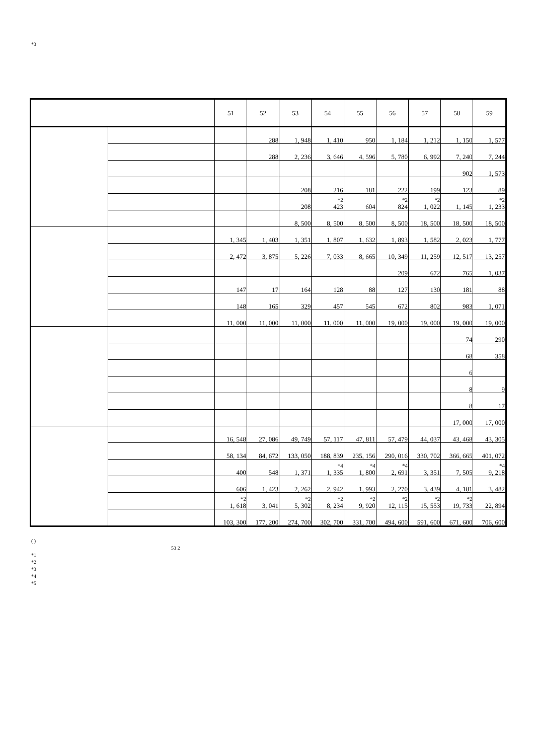*3
| | | 51 | 52 | 53 | 54 | 55 | 56 | 57 | 58 | 59 |
| --- | --- | --- | --- | --- | --- | --- | --- | --- | --- | --- |
| | | | 288 | 1, 948 | 1, 410 | 950 | 1, 184 | 1, 212 | 1, 150 | 1, 577 |
| | | | 288 | 2, 236 | 3, 646 | 4, 596 | 5, 780 | 6, 992 | 7, 240 | 7, 244 |
| | | | | | | | | | 902 | 1, 573 |
| | | | | 208 | 216 | 181 | 222 | 199 | 123 | 89 |
| | | | | 208 | *2 423 | 604 | *2 824 | *2 1, 022 | 1, 145 | *2 1, 233 |
| | | | | 8, 500 | 8, 500 | 8, 500 | 8, 500 | 18, 500 | 18, 500 | 18, 500 |
| | | 1, 345 | 1, 403 | 1, 351 | 1, 807 | 1, 632 | 1, 893 | 1, 582 | 2, 023 | 1, 777 |
| | | 2, 472 | 3, 875 | 5, 226 | 7, 033 | 8, 665 | 10, 349 | 11, 259 | 12, 517 | 13, 257 |
| | | | | | | | 209 | 672 | 765 | 1, 037 |
| | | 147 | 17 | 164 | 128 | 88 | 127 | 130 | 181 | 88 |
| | | 148 | 165 | 329 | 457 | 545 | 672 | 802 | 983 | 1, 071 |
| | | 11, 000 | 11, 000 | 11, 000 | 11, 000 | 11, 000 | 19, 000 | 19, 000 | 19, 000 | 19, 000 |
| | | | | | | | | | 74 | 290 |
| | | | | | | | | | 68 | 358 |
| | | | | | | | | | 6 | |
| | | | | | | | | | 8 | 9 |
| | | | | | | | | | 8 | 17 |
| | | | | | | | | | 17, 000 | 17, 000 |
| | | 16, 548 | 27, 086 | 49, 749 | 57, 117 | 47, 811 | 57, 479 | 44, 037 | 43, 468 | 43, 305 |
| | | 58, 134 | 84, 672 | 133, 050 | 188, 839 | 235, 156 | 290, 016 | 330, 702 | 366, 665 | 401, 072 |
| | | 400 | 548 | 1, 371 | *4 1, 335 | *4 1, 800 | *4 2, 691 | 3, 351 | 7, 505 | *4 9, 218 |
| | | 606 | 1, 423 | 2, 262 | 2, 942 | 1, 993 | 2, 270 | 3, 439 | 4, 181 | 3, 482 |
| | | *2 1, 618 | 3, 041 | *2 5, 302 | *2 8, 234 | *2 9, 920 | *2 12, 115 | *2 15, 553 | *2 19, 733 | 22, 894 |
| | | 103, 300 | 177, 200 | 274, 700 | 302, 700 | 331, 700 | 494, 600 | 591, 600 | 671, 600 | 706, 600 |
( )
53 2
*1
*2
*3
*4
*5